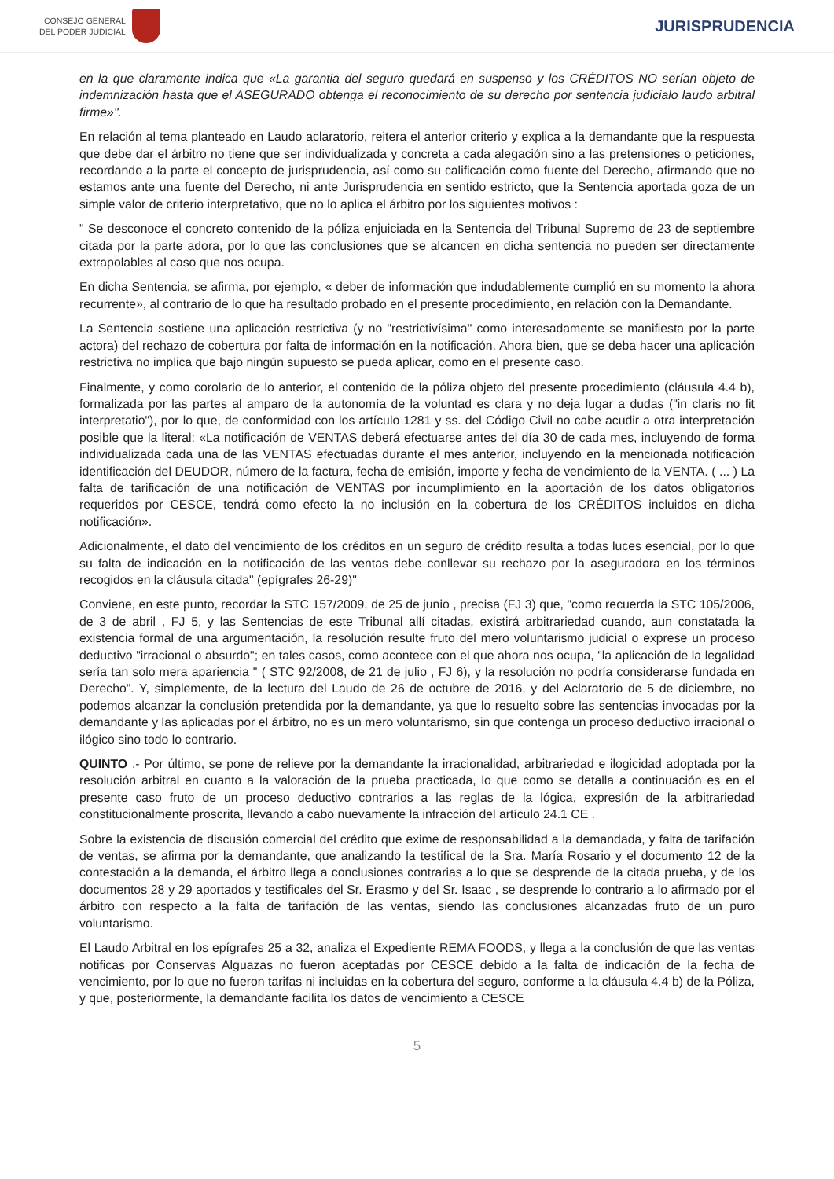CONSEJO GENERAL
DEL PODER JUDICIAL
JURISPRUDENCIA
en la que claramente indica que «La garantia del seguro quedará en suspenso y los CRÉDITOS NO serían objeto de indemnización hasta que el ASEGURADO obtenga el reconocimiento de su derecho por sentencia judicialo laudo arbitral firme»".
En relación al tema planteado en Laudo aclaratorio, reitera el anterior criterio y explica a la demandante que la respuesta que debe dar el árbitro no tiene que ser individualizada y concreta a cada alegación sino a las pretensiones o peticiones, recordando a la parte el concepto de jurisprudencia, así como su calificación como fuente del Derecho, afirmando que no estamos ante una fuente del Derecho, ni ante Jurisprudencia en sentido estricto, que la Sentencia aportada goza de un simple valor de criterio interpretativo, que no lo aplica el árbitro por los siguientes motivos :
" Se desconoce el concreto contenido de la póliza enjuiciada en la Sentencia del Tribunal Supremo de 23 de septiembre citada por la parte adora, por lo que las conclusiones que se alcancen en dicha sentencia no pueden ser directamente extrapolables al caso que nos ocupa.
En dicha Sentencia, se afirma, por ejemplo, « deber de información que indudablemente cumplió en su momento la ahora recurrente», al contrario de lo que ha resultado probado en el presente procedimiento, en relación con la Demandante.
La Sentencia sostiene una aplicación restrictiva (y no "restrictivísima" como interesadamente se manifiesta por la parte actora) del rechazo de cobertura por falta de información en la notificación. Ahora bien, que se deba hacer una aplicación restrictiva no implica que bajo ningún supuesto se pueda aplicar, como en el presente caso.
Finalmente, y como corolario de lo anterior, el contenido de la póliza objeto del presente procedimiento (cláusula 4.4 b), formalizada por las partes al amparo de la autonomía de la voluntad es clara y no deja lugar a dudas ("in claris no fit interpretatio"), por lo que, de conformidad con los artículo 1281 y ss. del Código Civil no cabe acudir a otra interpretación posible que la literal: «La notificación de VENTAS deberá efectuarse antes del día 30 de cada mes, incluyendo de forma individualizada cada una de las VENTAS efectuadas durante el mes anterior, incluyendo en la mencionada notificación identificación del DEUDOR, número de la factura, fecha de emisión, importe y fecha de vencimiento de la VENTA. ( ... ) La falta de tarificación de una notificación de VENTAS por incumplimiento en la aportación de los datos obligatorios requeridos por CESCE, tendrá como efecto la no inclusión en la cobertura de los CRÉDITOS incluidos en dicha notificación».
Adicionalmente, el dato del vencimiento de los créditos en un seguro de crédito resulta a todas luces esencial, por lo que su falta de indicación en la notificación de las ventas debe conllevar su rechazo por la aseguradora en los términos recogidos en la cláusula citada" (epígrafes 26-29)"
Conviene, en este punto, recordar la STC 157/2009, de 25 de junio , precisa (FJ 3) que, "como recuerda la STC 105/2006, de 3 de abril , FJ 5, y las Sentencias de este Tribunal allí citadas, existirá arbitrariedad cuando, aun constatada la existencia formal de una argumentación, la resolución resulte fruto del mero voluntarismo judicial o exprese un proceso deductivo "irracional o absurdo"; en tales casos, como acontece con el que ahora nos ocupa, "la aplicación de la legalidad sería tan solo mera apariencia " ( STC 92/2008, de 21 de julio , FJ 6), y la resolución no podría considerarse fundada en Derecho". Y, simplemente, de la lectura del Laudo de 26 de octubre de 2016, y del Aclaratorio de 5 de diciembre, no podemos alcanzar la conclusión pretendida por la demandante, ya que lo resuelto sobre las sentencias invocadas por la demandante y las aplicadas por el árbitro, no es un mero voluntarismo, sin que contenga un proceso deductivo irracional o ilógico sino todo lo contrario.
QUINTO .- Por último, se pone de relieve por la demandante la irracionalidad, arbitrariedad e ilogicidad adoptada por la resolución arbitral en cuanto a la valoración de la prueba practicada, lo que como se detalla a continuación es en el presente caso fruto de un proceso deductivo contrarios a las reglas de la lógica, expresión de la arbitrariedad constitucionalmente proscrita, llevando a cabo nuevamente la infracción del artículo 24.1 CE .
Sobre la existencia de discusión comercial del crédito que exime de responsabilidad a la demandada, y falta de tarifación de ventas, se afirma por la demandante, que analizando la testifical de la Sra. María Rosario y el documento 12 de la contestación a la demanda, el árbitro llega a conclusiones contrarias a lo que se desprende de la citada prueba, y de los documentos 28 y 29 aportados y testificales del Sr. Erasmo y del Sr. Isaac , se desprende lo contrario a lo afirmado por el árbitro con respecto a la falta de tarifación de las ventas, siendo las conclusiones alcanzadas fruto de un puro voluntarismo.
El Laudo Arbitral en los epígrafes 25 a 32, analiza el Expediente REMA FOODS, y llega a la conclusión de que las ventas notificas por Conservas Alguazas no fueron aceptadas por CESCE debido a la falta de indicación de la fecha de vencimiento, por lo que no fueron tarifas ni incluidas en la cobertura del seguro, conforme a la cláusula 4.4 b) de la Póliza, y que, posteriormente, la demandante facilita los datos de vencimiento a CESCE
5